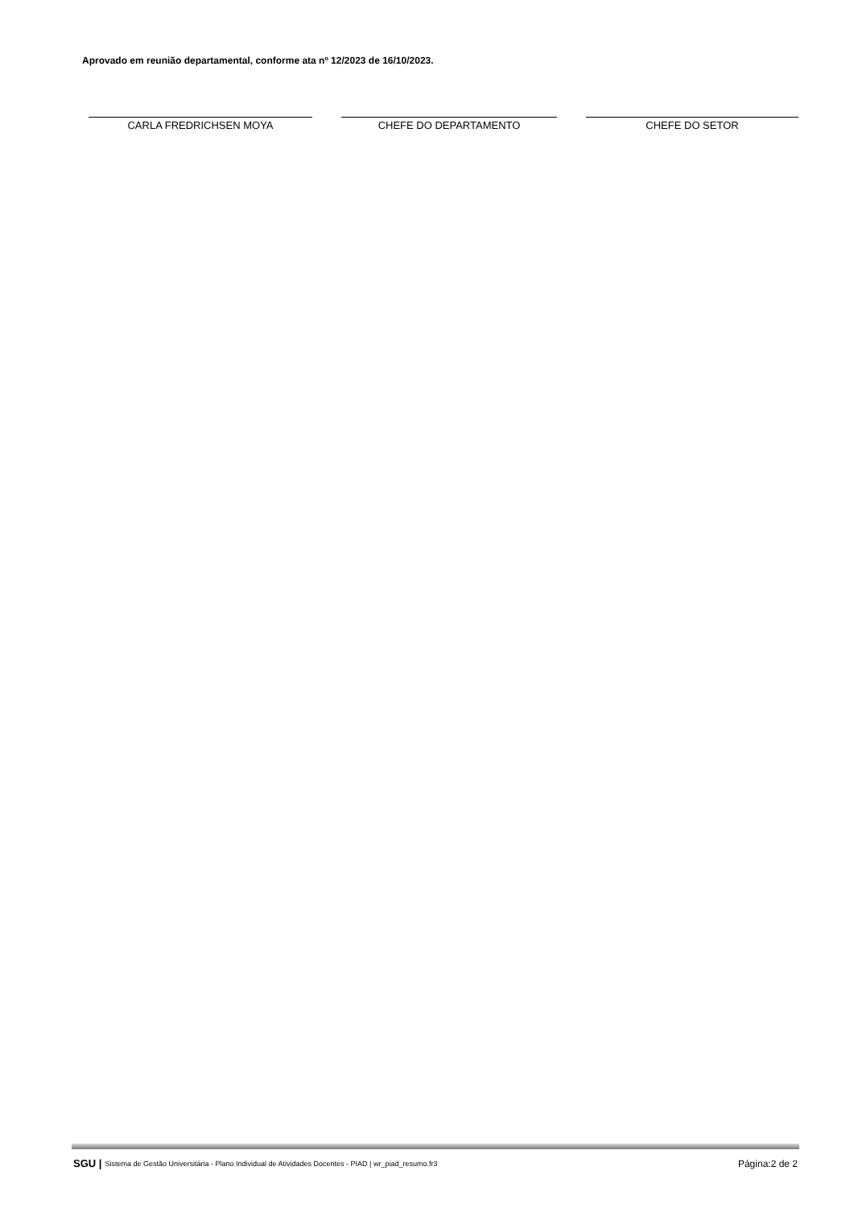Aprovado em reunião departamental, conforme ata nº 12/2023 de 16/10/2023.
CARLA FREDRICHSEN MOYA CHEFE DO DEPARTAMENTO CHEFE DO SETOR
SGU | Sistema de Gestão Universitária - Plano Individual de Atividades Docentes - PIAD | wr_piad_resumo.fr3 Página:2 de 2